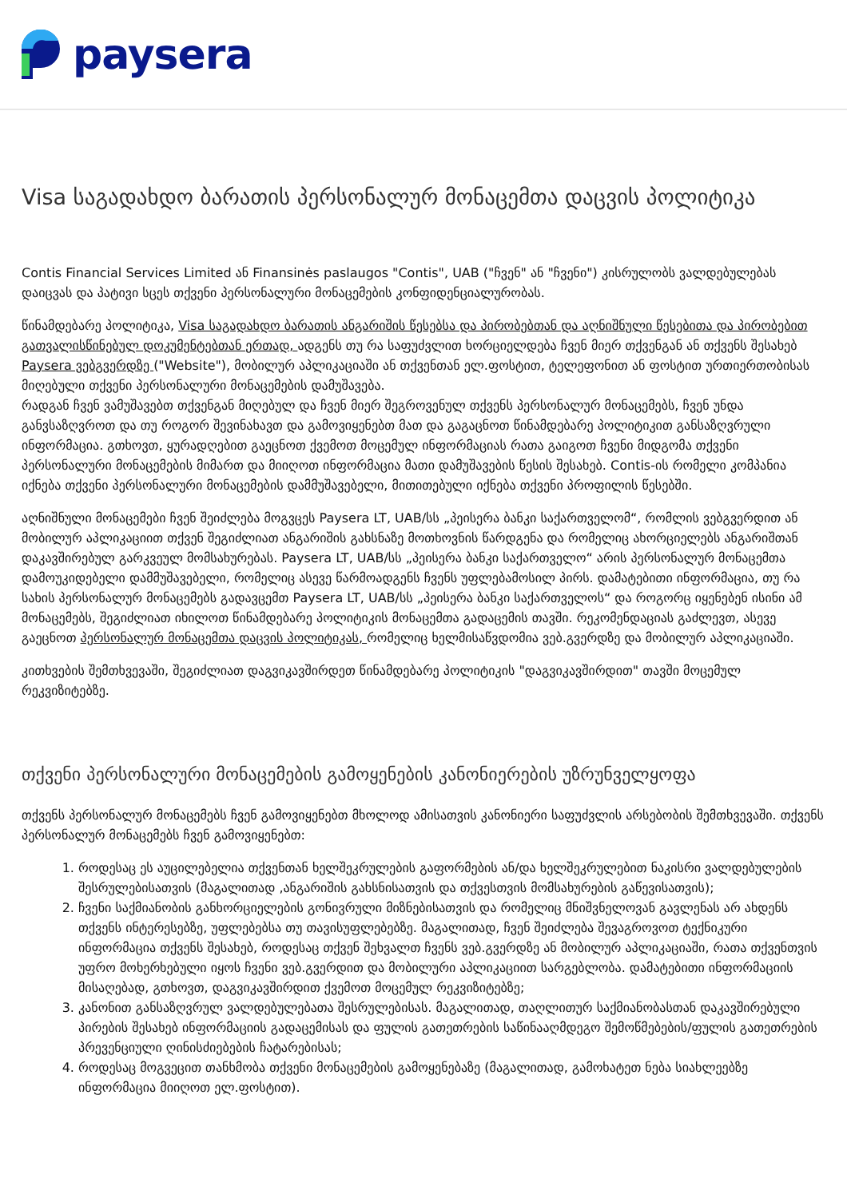paysera
Visa საგადახდო ბარათის პერსონალურ მონაცემთა დაცვის პოლიტიკა
Contis Financial Services Limited ან Finansinės paslaugos "Contis", UAB ("ჩვენ" ან "ჩვენი") კისრულობს ვალდებულებას დაიცვას და პატივი სცეს თქვენი პერსონალური მონაცემების კონფიდენციალურობას.
წინამდებარე პოლიტიკა, Visa საგადახდო ბარათის ანგარიშის წესებსა და პირობებთან და აღნიშნული წესებითა და პირობებით გათვალისწინებულ დოკუმენტებთან ერთად, ადგენს თუ რა საფუძვლით ხორციელდება ჩვენ მიერ თქვენგან ან თქვენს შესახებ Paysera ვებგვერდზე ("Website"), მობილურ აპლიკაციაში ან თქვენთან ელ.ფოსტით, ტელეფონით ან ფოსტით ურთიერთობისას მიღებული თქვენი პერსონალური მონაცემების დამუშავება.
რადგან ჩვენ ვამუშავებთ თქვენგან მიღებულ და ჩვენ მიერ შეგროვენულ თქვენს პერსონალურ მონაცემებს, ჩვენ უნდა განვსაზღვროთ და თუ როგორ შევინახავთ და გამოვიყენებთ მათ და გაგაცნოთ წინამდებარე პოლიტიკით განსაზღვრული ინფორმაცია. გთხოვთ, ყურადღებით გაეცნოთ ქვემოთ მოცემულ ინფორმაციას რათა გაიგოთ ჩვენი მიდგომა თქვენი პერსონალური მონაცემების მიმართ და მიიღოთ ინფორმაცია მათი დამუშავების წესის შესახებ. Contis-ის რომელი კომპანია იქნება თქვენი პერსონალური მონაცემების დამმუშავებელი, მითითებული იქნება თქვენი პროფილის წესებში.
აღნიშნული მონაცემები ჩვენ შეიძლება მოგვცეს Paysera LT, UAB/სს „პეისერა ბანკი საქართველომ“, რომლის ვებგვერდით ან მობილურ აპლიკაციით თქვენ შეგიძლიათ ანგარიშის გახსნაზე მოთხოვნის წარდგენა და რომელიც ახორციელებს ანგარიშთან დაკავშირებულ გარკვეულ მომსახურებას. Paysera LT, UAB/სს „პეისერა ბანკი საქართველო“ არის პერსონალურ მონაცემთა დამოუკიდებელი დამმუშავებელი, რომელიც ასევე წარმოადგენს ჩვენს უფლებამოსილ პირს. დამატებითი ინფორმაცია, თუ რა სახის პერსონალურ მონაცემებს გადავცემთ Paysera LT, UAB/სს „პეისერა ბანკი საქართველოს“ და როგორც იყენებენ ისინი ამ მონაცემებს, შეგიძლიათ იხილოთ წინამდებარე პოლიტიკის მონაცემთა გადაცემის თავში. რეკომენდაციას გაძლევთ, ასევე გაეცნოთ პერსონალურ მონაცემთა დაცვის პოლიტიკას, რომელიც ხელმისაწვდომია ვებ.გვერდზე და მობილურ აპლიკაციაში.
კითხვების შემთხვევაში, შეგიძლიათ დაგვიკავშირდეთ წინამდებარე პოლიტიკის "დაგვიკავშირდით" თავში მოცემულ რეკვიზიტებზე.
თქვენი პერსონალური მონაცემების გამოყენების კანონიერების უზრუნველყოფა
თქვენს პერსონალურ მონაცემებს ჩვენ გამოვიყენებთ მხოლოდ ამისათვის კანონიერი საფუძვლის არსებობის შემთხვევაში. თქვენს პერსონალურ მონაცემებს ჩვენ გამოვიყენებთ:
1. როდესაც ეს აუცილებელია თქვენთან ხელშეკრულების გაფორმების ან/და ხელშეკრულებით ნაკისრი ვალდებულების შესრულებისათვის (მაგალითად ,ანგარიშის გახსნისათვის და თქვესთვის მომსახურების გაწევისათვის);
2. ჩვენი საქმიანობის განხორციელების გონივრული მიზნებისათვის და რომელიც მნიშვნელოვან გავლენას არ ახდენს თქვენს ინტერესებზე, უფლებებსა თუ თავისუფლებებზე. მაგალითად, ჩვენ შეიძლება შევაგროვოთ ტექნიკური ინფორმაცია თქვენს შესახებ, როდესაც თქვენ შეხვალთ ჩვენს ვებ.გვერდზე ან მობილურ აპლიკაციაში, რათა თქვენთვის უფრო მოხერხებული იყოს ჩვენი ვებ.გვერდით და მობილური აპლიკაციით სარგებლობა. დამატებითი ინფორმაციის მისაღებად, გთხოვთ, დაგვიკავშირდით ქვემოთ მოცემულ რეკვიზიტებზე;
3. კანონით განსაზღვრულ ვალდებულებათა შესრულებისას. მაგალითად, თაღლითურ საქმიანობასთან დაკავშირებული პირების შესახებ ინფორმაციის გადაცემისას და ფულის გათეთრების საწინააღმდეგო შემოწმებების/ფულის გათეთრების პრევენციული ღინისძიებების ჩატარებისას;
4. როდესაც მოგვეცით თანხმობა თქვენი მონაცემების გამოყენებაზე (მაგალითად, გამოხატეთ ნება სიახლეებზე ინფორმაცია მიიღოთ ელ.ფოსტით).